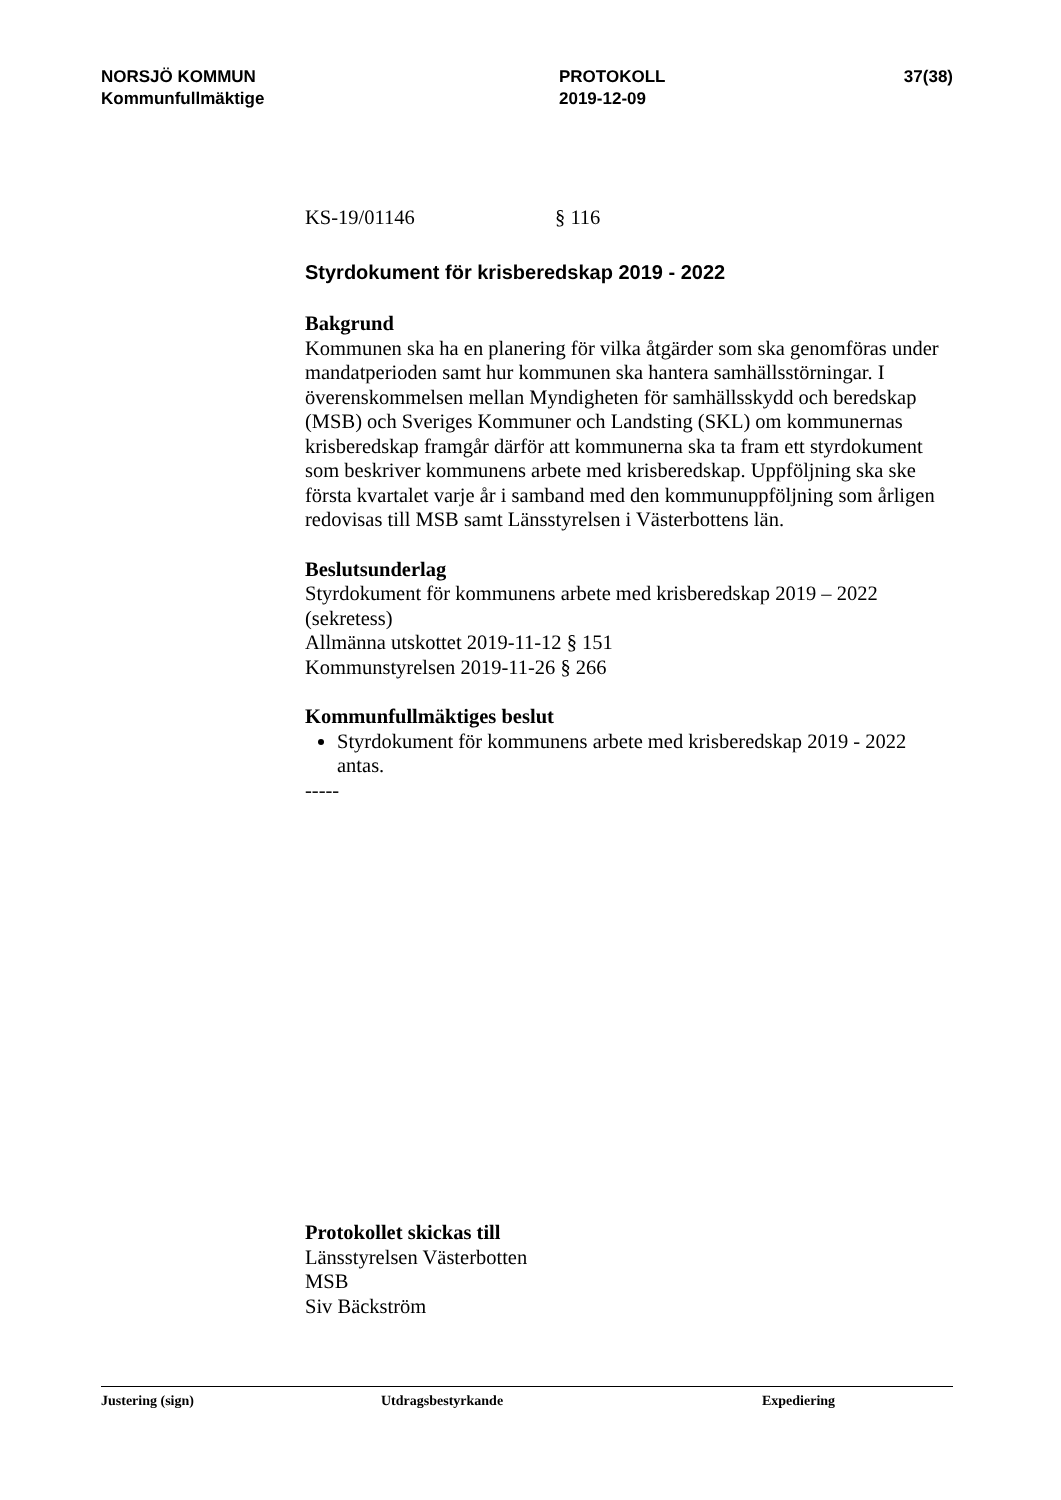NORSJÖ KOMMUN
Kommunfullmäktige
PROTOKOLL
2019-12-09
37(38)
KS-19/01146 § 116
Styrdokument för krisberedskap 2019 - 2022
Bakgrund
Kommunen ska ha en planering för vilka åtgärder som ska genomföras under mandatperioden samt hur kommunen ska hantera samhällsstörningar. I överenskommelsen mellan Myndigheten för samhällsskydd och beredskap (MSB) och Sveriges Kommuner och Landsting (SKL) om kommunernas krisberedskap framgår därför att kommunerna ska ta fram ett styrdokument som beskriver kommunens arbete med krisberedskap. Uppföljning ska ske första kvartalet varje år i samband med den kommunuppföljning som årligen redovisas till MSB samt Länsstyrelsen i Västerbottens län.
Beslutsunderlag
Styrdokument för kommunens arbete med krisberedskap 2019 – 2022 (sekretess)
Allmänna utskottet 2019-11-12 § 151
Kommunstyrelsen 2019-11-26 § 266
Kommunfullmäktiges beslut
Styrdokument för kommunens arbete med krisberedskap 2019 - 2022 antas.
-----
Protokollet skickas till
Länsstyrelsen Västerbotten
MSB
Siv Bäckström
Justering (sign) Utdragsbestyrkande Expediering